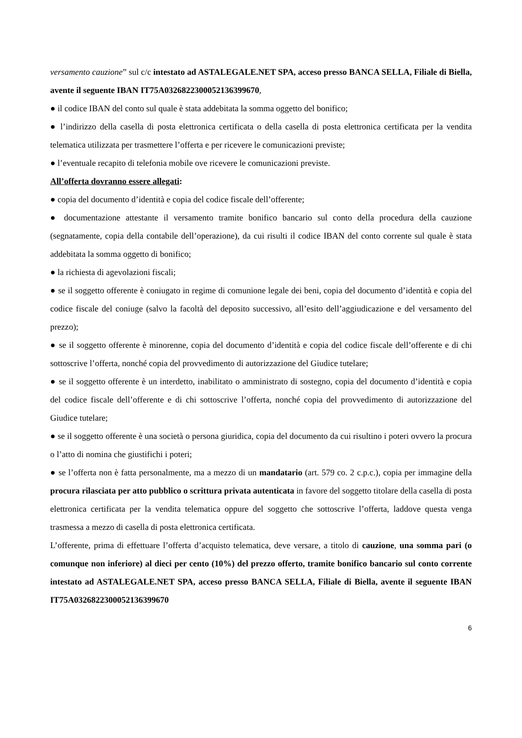versamento cauzione” sul c/c intestato ad ASTALEGALE.NET SPA, acceso presso BANCA SELLA, Filiale di Biella, avente il seguente IBAN IT75A0326822300052136399670,
● il codice IBAN del conto sul quale è stata addebitata la somma oggetto del bonifico;
● l’indirizzo della casella di posta elettronica certificata o della casella di posta elettronica certificata per la vendita telematica utilizzata per trasmettere l’offerta e per ricevere le comunicazioni previste;
● l’eventuale recapito di telefonia mobile ove ricevere le comunicazioni previste.
All’offerta dovranno essere allegati:
● copia del documento d’identità e copia del codice fiscale dell’offerente;
● documentazione attestante il versamento tramite bonifico bancario sul conto della procedura della cauzione (segnatamente, copia della contabile dell’operazione), da cui risulti il codice IBAN del conto corrente sul quale è stata addebitata la somma oggetto di bonifico;
● la richiesta di agevolazioni fiscali;
● se il soggetto offerente è coniugato in regime di comunione legale dei beni, copia del documento d’identità e copia del codice fiscale del coniuge (salvo la facoltà del deposito successivo, all’esito dell’aggiudicazione e del versamento del prezzo);
● se il soggetto offerente è minorenne, copia del documento d’identità e copia del codice fiscale dell’offerente e di chi sottoscrive l’offerta, nonché copia del provvedimento di autorizzazione del Giudice tutelare;
● se il soggetto offerente è un interdetto, inabilitato o amministrato di sostegno, copia del documento d’identità e copia del codice fiscale dell’offerente e di chi sottoscrive l’offerta, nonché copia del provvedimento di autorizzazione del Giudice tutelare;
● se il soggetto offerente è una società o persona giuridica, copia del documento da cui risultino i poteri ovvero la procura o l’atto di nomina che giustifichi i poteri;
● se l’offerta non è fatta personalmente, ma a mezzo di un mandatario (art. 579 co. 2 c.p.c.), copia per immagine della procura rilasciata per atto pubblico o scrittura privata autenticata in favore del soggetto titolare della casella di posta elettronica certificata per la vendita telematica oppure del soggetto che sottoscrive l’offerta, laddove questa venga trasmessa a mezzo di casella di posta elettronica certificata.
L’offerente, prima di effettuare l’offerta d’acquisto telematica, deve versare, a titolo di cauzione, una somma pari (o comunque non inferiore) al dieci per cento (10%) del prezzo offerto, tramite bonifico bancario sul conto corrente intestato ad ASTALEGALE.NET SPA, acceso presso BANCA SELLA, Filiale di Biella, avente il seguente IBAN IT75A0326822300052136399670
6